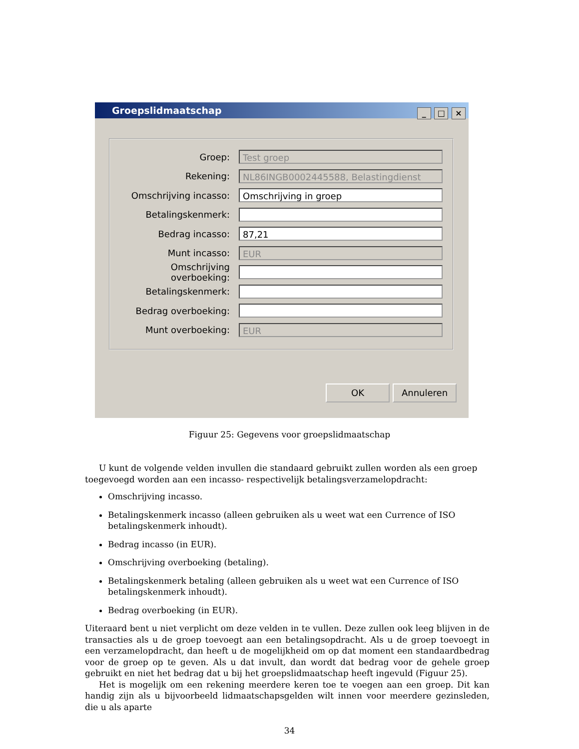Groepslidmaatschap _ □ ×
Groep:
Test groep
Rekening:
NL86INGB0002445588, Belastingdienst
Omschrijving incasso:
Omschrijving in groep
Betalingskenmerk:
Bedrag incasso:
87,21
Munt incasso:
EUR
Omschrijving overboeking:
Betalingskenmerk:
Bedrag overboeking:
Munt overboeking:
EUR
OK Annuleren
Figuur 25: Gegevens voor groepslidmaatschap
U kunt de volgende velden invullen die standaard gebruikt zullen worden als een groep toegevoegd worden aan een incasso- respectivelijk betalingsverzamelopdracht:
Omschrijving incasso.
Betalingskenmerk incasso (alleen gebruiken als u weet wat een Currence of ISO betalingskenmerk inhoudt).
Bedrag incasso (in EUR).
Omschrijving overboeking (betaling).
Betalingskenmerk betaling (alleen gebruiken als u weet wat een Currence of ISO betalingskenmerk inhoudt).
Bedrag overboeking (in EUR).
Uiteraard bent u niet verplicht om deze velden in te vullen. Deze zullen ook leeg blijven in de transacties als u de groep toevoegt aan een betalingsopdracht. Als u de groep toevoegt in een verzamelopdracht, dan heeft u de mogelijkheid om op dat moment een standaardbedrag voor de groep op te geven. Als u dat invult, dan wordt dat bedrag voor de gehele groep gebruikt en niet het bedrag dat u bij het groepslidmaatschap heeft ingevuld (Figuur 25).
Het is mogelijk om een rekening meerdere keren toe te voegen aan een groep. Dit kan handig zijn als u bijvoorbeeld lidmaatschapsgelden wilt innen voor meerdere gezinsleden, die u als aparte
34